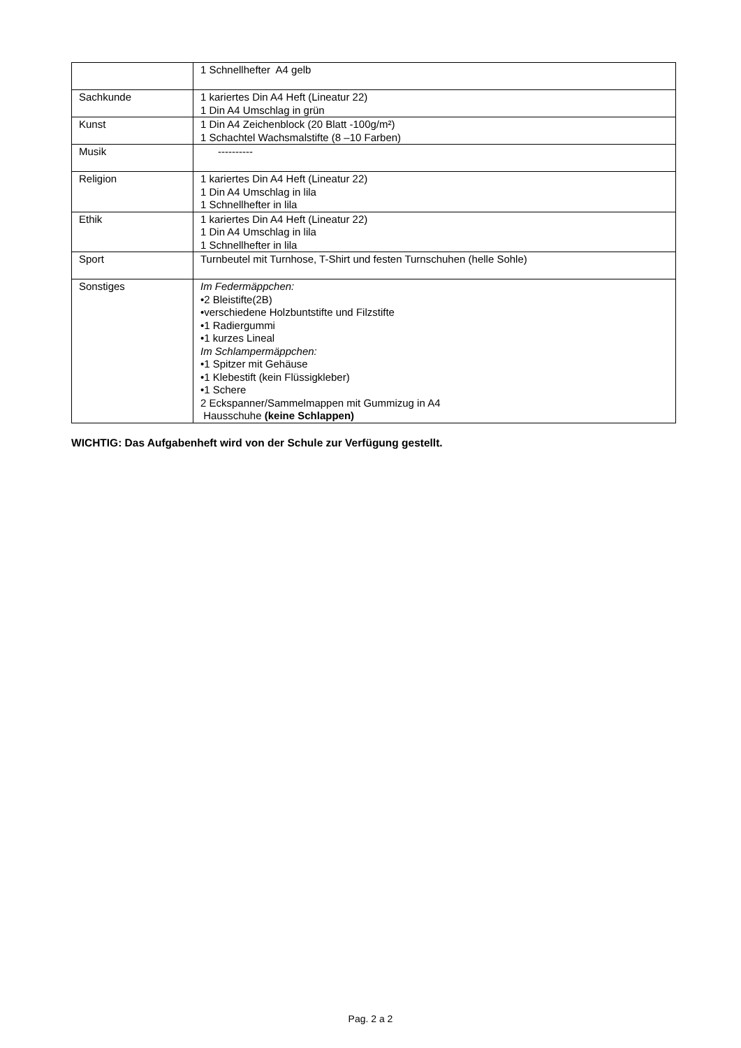| | 1 Schnellhefter A4 gelb |
| Sachkunde | 1 kariertes Din A4 Heft (Lineatur 22) 1 Din A4 Umschlag in grün |
| Kunst | 1 Din A4 Zeichenblock (20 Blatt -100g/m²) 1 Schachtel Wachsmalstifte (8 –10 Farben) |
| Musik | ---------- |
| Religion | 1 kariertes Din A4 Heft (Lineatur 22) 1 Din A4 Umschlag in lila 1 Schnellhefter in lila |
| Ethik | 1 kariertes Din A4 Heft (Lineatur 22) 1 Din A4 Umschlag in lila 1 Schnellhefter in lila |
| Sport | Turnbeutel mit Turnhose, T-Shirt und festen Turnschuhen (helle Sohle) |
| Sonstiges | Im Federmäppchen: •2 Bleistifte(2B) •verschiedene Holzbuntstifte und Filzstifte •1 Radiergummi •1 kurzes Lineal Im Schlampermäppchen: •1 Spitzer mit Gehäuse •1 Klebestift (kein Flüssigkleber) •1 Schere 2 Eckspanner/Sammelmappen mit Gummizug in A4 Hausschuhe (keine Schlappen) |
WICHTIG: Das Aufgabenheft wird von der Schule zur Verfügung gestellt.
Pag. 2 a 2